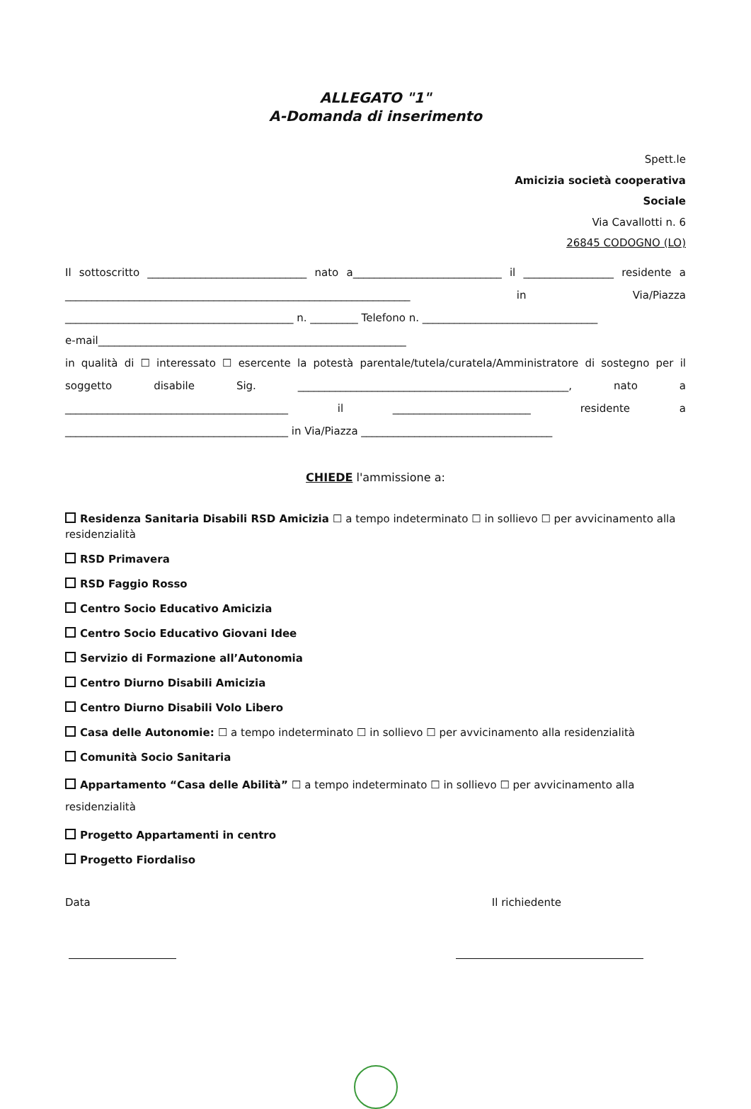ALLEGATO "1"
A-Domanda di inserimento
Spett.le
Amicizia società cooperativa
Sociale
Via Cavallotti n. 6
26845 CODOGNO (LO)
Il sottoscritto ______________________________ nato a____________________________ il _________________ residente a _________________________________________________________________ in Via/Piazza ___________________________________________ n. _________ Telefono n. _________________________________
e-mail__________________________________________________________
in qualità di ☐ interessato ☐ esercente la potestà parentale/tutela/curatela/Amministratore di sostegno per il soggetto disabile Sig. ___________________________________________________, nato a __________________________________________ il __________________________ residente a __________________________________________ in Via/Piazza ____________________________________
CHIEDE l'ammissione a:
Residenza Sanitaria Disabili RSD Amicizia ☐ a tempo indeterminato ☐ in sollievo ☐ per avvicinamento alla residenzialità
RSD Primavera
RSD Faggio Rosso
Centro Socio Educativo Amicizia
Centro Socio Educativo Giovani Idee
Servizio di Formazione all’Autonomia
Centro Diurno Disabili Amicizia
Centro Diurno Disabili Volo Libero
Casa delle Autonomie: ☐ a tempo indeterminato ☐ in sollievo ☐ per avvicinamento alla residenzialità
Comunità Socio Sanitaria
Appartamento “Casa delle Abilità” ☐ a tempo indeterminato ☐ in sollievo ☐ per avvicinamento alla residenzialità
Progetto Appartamenti in centro
Progetto Fiordaliso
Data Il richiedente